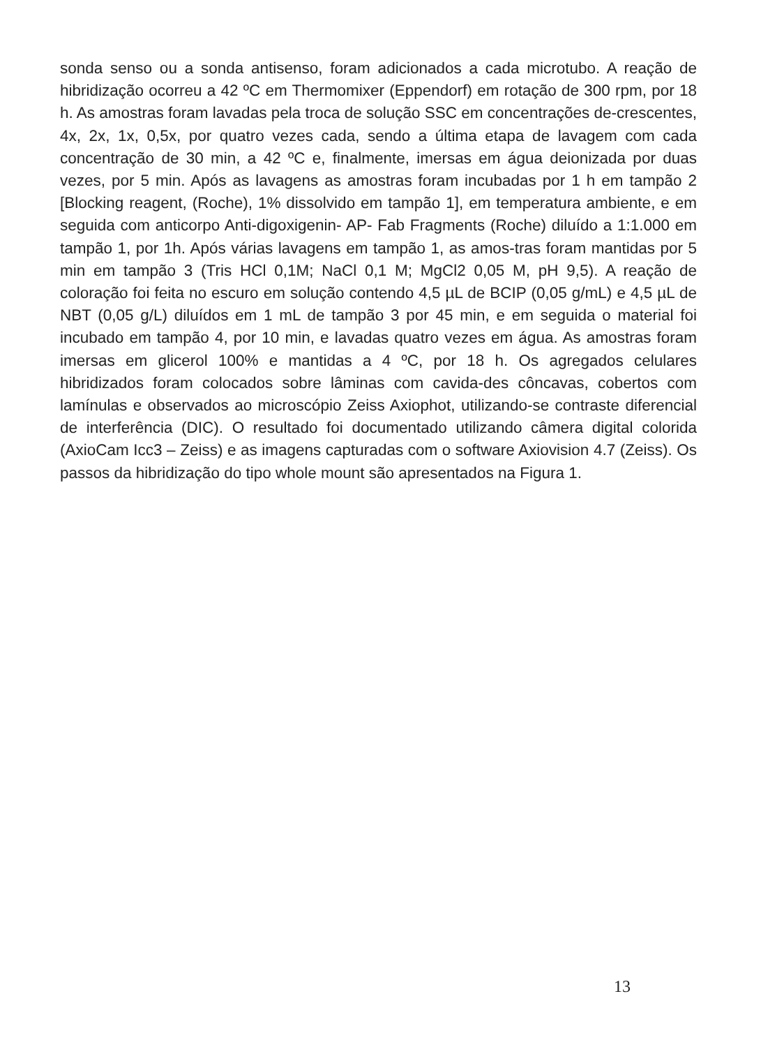sonda senso ou a sonda antisenso, foram adicionados a cada microtubo. A reação de hibridização ocorreu a 42 ºC em Thermomixer (Eppendorf) em rotação de 300 rpm, por 18 h. As amostras foram lavadas pela troca de solução SSC em concentrações de-crescentes, 4x, 2x, 1x, 0,5x, por quatro vezes cada, sendo a última etapa de lavagem com cada concentração de 30 min, a 42 ºC e, finalmente, imersas em água deionizada por duas vezes, por 5 min. Após as lavagens as amostras foram incubadas por 1 h em tampão 2 [Blocking reagent, (Roche), 1% dissolvido em tampão 1], em temperatura ambiente, e em seguida com anticorpo Anti-digoxigenin- AP- Fab Fragments (Roche) diluído a 1:1.000 em tampão 1, por 1h. Após várias lavagens em tampão 1, as amos-tras foram mantidas por 5 min em tampão 3 (Tris HCl 0,1M; NaCl 0,1 M; MgCl2 0,05 M, pH 9,5). A reação de coloração foi feita no escuro em solução contendo 4,5 µL de BCIP (0,05 g/mL) e 4,5 µL de NBT (0,05 g/L) diluídos em 1 mL de tampão 3 por 45 min, e em seguida o material foi incubado em tampão 4, por 10 min, e lavadas quatro vezes em água. As amostras foram imersas em glicerol 100% e mantidas a 4 ºC, por 18 h. Os agregados celulares hibridizados foram colocados sobre lâminas com cavida-des côncavas, cobertos com lamínulas e observados ao microscópio Zeiss Axiophot, utilizando-se contraste diferencial de interferência (DIC). O resultado foi documentado utilizando câmera digital colorida (AxioCam Icc3 – Zeiss) e as imagens capturadas com o software Axiovision 4.7 (Zeiss). Os passos da hibridização do tipo whole mount são apresentados na Figura 1.
13